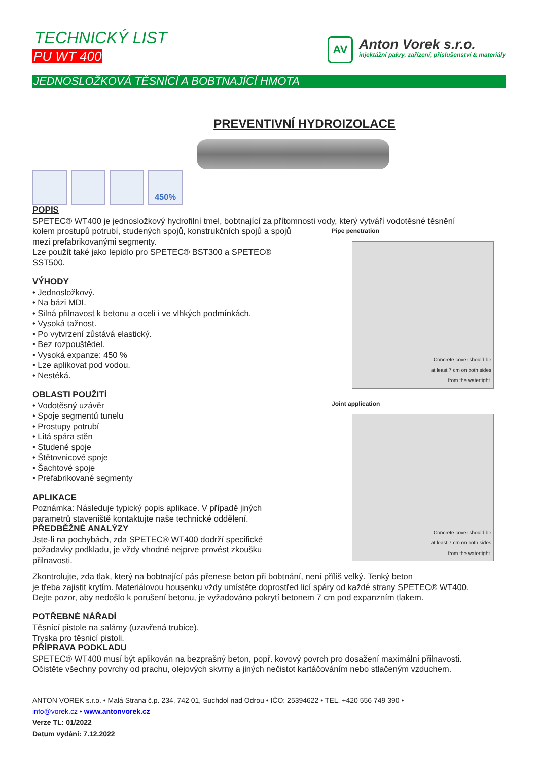TECHNICKÝ LIST
PU WT 400
AV
Anton Vorek s.r.o.
injektážní pakry, zařízení, příslušenství & materiály
JEDNOSLOŽKOVÁ TĚSNÍCÍ A BOBTNAJÍCÍ HMOTA
PREVENTIVNÍ HYDROIZOLACE
450%
POPIS
SPETEC® WT400 je jednosložkový hydrofilní tmel, bobtnající za přítomnosti vody, který vytváří vodotěsné těsnění
kolem prostupů potrubí, studených spojů, konstrukčních spojů a spojů mezi prefabrikovanými segmenty.
Lze použít také jako lepidlo pro SPETEC® BST300 a SPETEC® SST500.
VÝHODY
• Jednosložkový.
• Na bázi MDI.
• Silná přilnavost k betonu a oceli i ve vlhkých podmínkách.
• Vysoká tažnost.
• Po vytvrzení zůstává elastický.
• Bez rozpouštědel.
• Vysoká expanze: 450 %
• Lze aplikovat pod vodou.
• Nestéká.
OBLASTI POUŽITÍ
• Vodotěsný uzávěr
• Spoje segmentů tunelu
• Prostupy potrubí
• Litá spára stěn
• Studené spoje
• Štětovnicové spoje
• Šachtové spoje
• Prefabrikované segmenty
APLIKACE
Poznámka: Následuje typický popis aplikace. V případě jiných parametrů staveniště kontaktujte naše technické oddělení.
PŘEDBĚŽNÉ ANALÝZY
Jste-li na pochybách, zda SPETEC® WT400 dodrží specifické požadavky podkladu, je vždy vhodné nejprve provést zkoušku přilnavosti.
Pipe penetration
Concrete cover should be
at least 7 cm on both sides
from the watertight.
Joint application
Concrete cover should be
at least 7 cm on both sides
from the watertight.
Zkontrolujte, zda tlak, který na bobtnající pás přenese beton při bobtnání, není příliš velký. Tenký beton
je třeba zajistit krytím. Materiálovou housenku vždy umístěte doprostřed licí spáry od každé strany SPETEC® WT400.
Dejte pozor, aby nedošlo k porušení betonu, je vyžadováno pokrytí betonem 7 cm pod expanzním tlakem.
POTŘEBNÉ NÁŘADÍ
Těsnící pistole na salámy (uzavřená trubice).
Tryska pro těsnicí pistoli.
PŘÍPRAVA PODKLADU
SPETEC® WT400 musí být aplikován na bezprašný beton, popř. kovový povrch pro dosažení maximální přilnavosti.
Očistěte všechny povrchy od prachu, olejových skvrny a jiných nečistot kartáčováním nebo stlačeným vzduchem.
ANTON VOREK s.r.o. • Malá Strana č.p. 234, 742 01, Suchdol nad Odrou • IČO: 25394622 • TEL. +420 556 749 390 •
info@vorek.cz • www.antonvorek.cz
Verze TL: 01/2022
Datum vydání: 7.12.2022